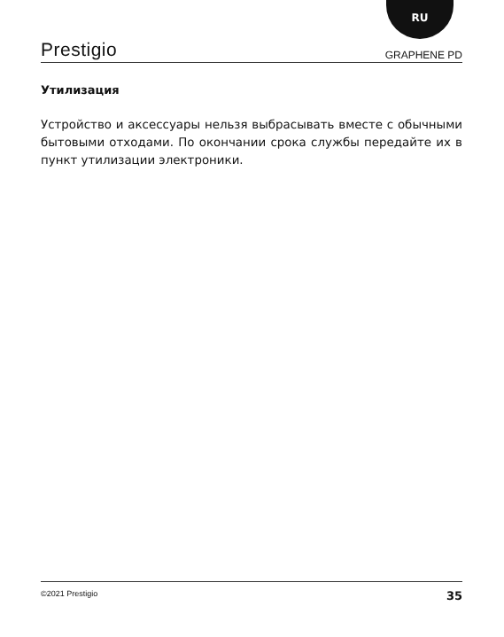RU
Prestigio GRAPHENE PD
Утилизация
Устройство и аксессуары нельзя выбрасывать вместе с обычными бытовыми отходами. По окончании срока службы передайте их в пункт утилизации электроники.
©2021 Prestigio 35